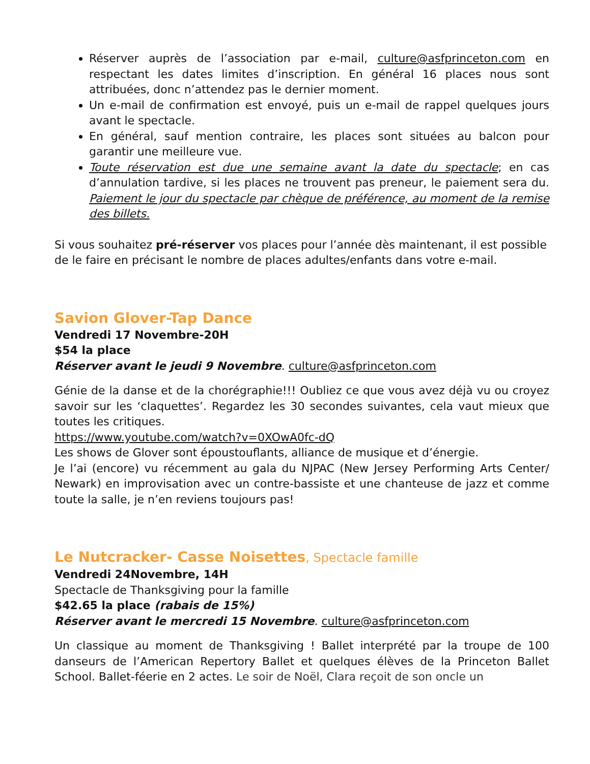Réserver auprès de l’association par e-mail, culture@asfprinceton.com en respectant les dates limites d’inscription. En général 16 places nous sont attribuées, donc n’attendez pas le dernier moment.
Un e-mail de confirmation est envoyé, puis un e-mail de rappel quelques jours avant le spectacle.
En général, sauf mention contraire, les places sont situées au balcon pour garantir une meilleure vue.
Toute réservation est due une semaine avant la date du spectacle; en cas d’annulation tardive, si les places ne trouvent pas preneur, le paiement sera du. Paiement le jour du spectacle par chèque de préférence, au moment de la remise des billets.
Si vous souhaitez pré-réserver vos places pour l’année dès maintenant, il est possible de le faire en précisant le nombre de places adultes/enfants dans votre e-mail.
Savion Glover-Tap Dance
Vendredi 17 Novembre-20H
$54 la place
Réserver avant le jeudi 9 Novembre. culture@asfprinceton.com
Génie de la danse et de la chorégraphie!!! Oubliez ce que vous avez déjà vu ou croyez savoir sur les ‘claquettes’. Regardez les 30 secondes suivantes, cela vaut mieux que toutes les critiques.
https://www.youtube.com/watch?v=0XOwA0fc-dQ
Les shows de Glover sont époustouflants, alliance de musique et d’énergie.
Je l’ai (encore) vu récemment au gala du NJPAC (New Jersey Performing Arts Center/ Newark) en improvisation avec un contre-bassiste et une chanteuse de jazz et comme toute la salle, je n’en reviens toujours pas!
Le Nutcracker- Casse Noisettes, Spectacle famille
Vendredi 24Novembre, 14H
Spectacle de Thanksgiving pour la famille
$42.65 la place (rabais de 15%)
Réserver avant le mercredi 15 Novembre. culture@asfprinceton.com
Un classique au moment de Thanksgiving ! Ballet interprété par la troupe de 100 danseurs de l’American Repertory Ballet et quelques élèves de la Princeton Ballet School. Ballet-féerie en 2 actes. Le soir de Noël, Clara reçoit de son oncle un